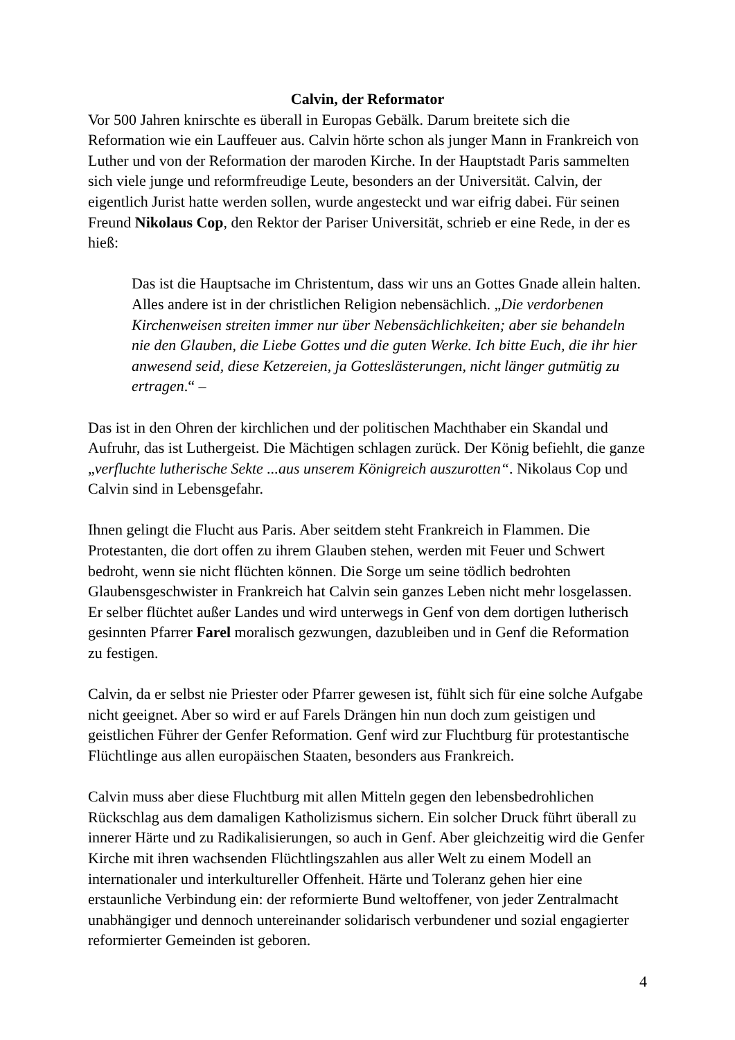Calvin, der Reformator
Vor 500 Jahren knirschte es überall in Europas Gebälk. Darum breitete sich die Reformation wie ein Lauffeuer aus. Calvin hörte schon als junger Mann in Frankreich von Luther und von der Reformation der maroden Kirche. In der Hauptstadt Paris sammelten sich viele junge und reformfreudige Leute, besonders an der Universität. Calvin, der eigentlich Jurist hatte werden sollen, wurde angesteckt und war eifrig dabei. Für seinen Freund Nikolaus Cop, den Rektor der Pariser Universität, schrieb er eine Rede, in der es hieß:
Das ist die Hauptsache im Christentum, dass wir uns an Gottes Gnade allein halten. Alles andere ist in der christlichen Religion nebensächlich. „Die verdorbenen Kirchenweisen streiten immer nur über Nebensächlichkeiten; aber sie behandeln nie den Glauben, die Liebe Gottes und die guten Werke. Ich bitte Euch, die ihr hier anwesend seid, diese Ketzereien, ja Gotteslästerungen, nicht länger gutmütig zu ertragen.“ –
Das ist in den Ohren der kirchlichen und der politischen Machthaber ein Skandal und Aufruhr, das ist Luthergeist. Die Mächtigen schlagen zurück. Der König befiehlt, die ganze „verfluchte lutherische Sekte ...aus unserem Königreich auszurotten“. Nikolaus Cop und Calvin sind in Lebensgefahr.
Ihnen gelingt die Flucht aus Paris. Aber seitdem steht Frankreich in Flammen. Die Protestanten, die dort offen zu ihrem Glauben stehen, werden mit Feuer und Schwert bedroht, wenn sie nicht flüchten können. Die Sorge um seine tödlich bedrohten Glaubensgeschwister in Frankreich hat Calvin sein ganzes Leben nicht mehr losgelassen. Er selber flüchtet außer Landes und wird unterwegs in Genf von dem dortigen lutherisch gesinnten Pfarrer Farel moralisch gezwungen, dazubleiben und in Genf die Reformation zu festigen.
Calvin, da er selbst nie Priester oder Pfarrer gewesen ist, fühlt sich für eine solche Aufgabe nicht geeignet. Aber so wird er auf Farels Drängen hin nun doch zum geistigen und geistlichen Führer der Genfer Reformation. Genf wird zur Fluchtburg für protestantische Flüchtlinge aus allen europäischen Staaten, besonders aus Frankreich.
Calvin muss aber diese Fluchtburg mit allen Mitteln gegen den lebensbedrohlichen Rückschlag aus dem damaligen Katholizismus sichern. Ein solcher Druck führt überall zu innerer Härte und zu Radikalisierungen, so auch in Genf. Aber gleichzeitig wird die Genfer Kirche mit ihren wachsenden Flüchtlingszahlen aus aller Welt zu einem Modell an internationaler und interkultureller Offenheit. Härte und Toleranz gehen hier eine erstaunliche Verbindung ein: der reformierte Bund weltoffener, von jeder Zentralmacht unabhängiger und dennoch untereinander solidarisch verbundener und sozial engagierter reformierter Gemeinden ist geboren.
4